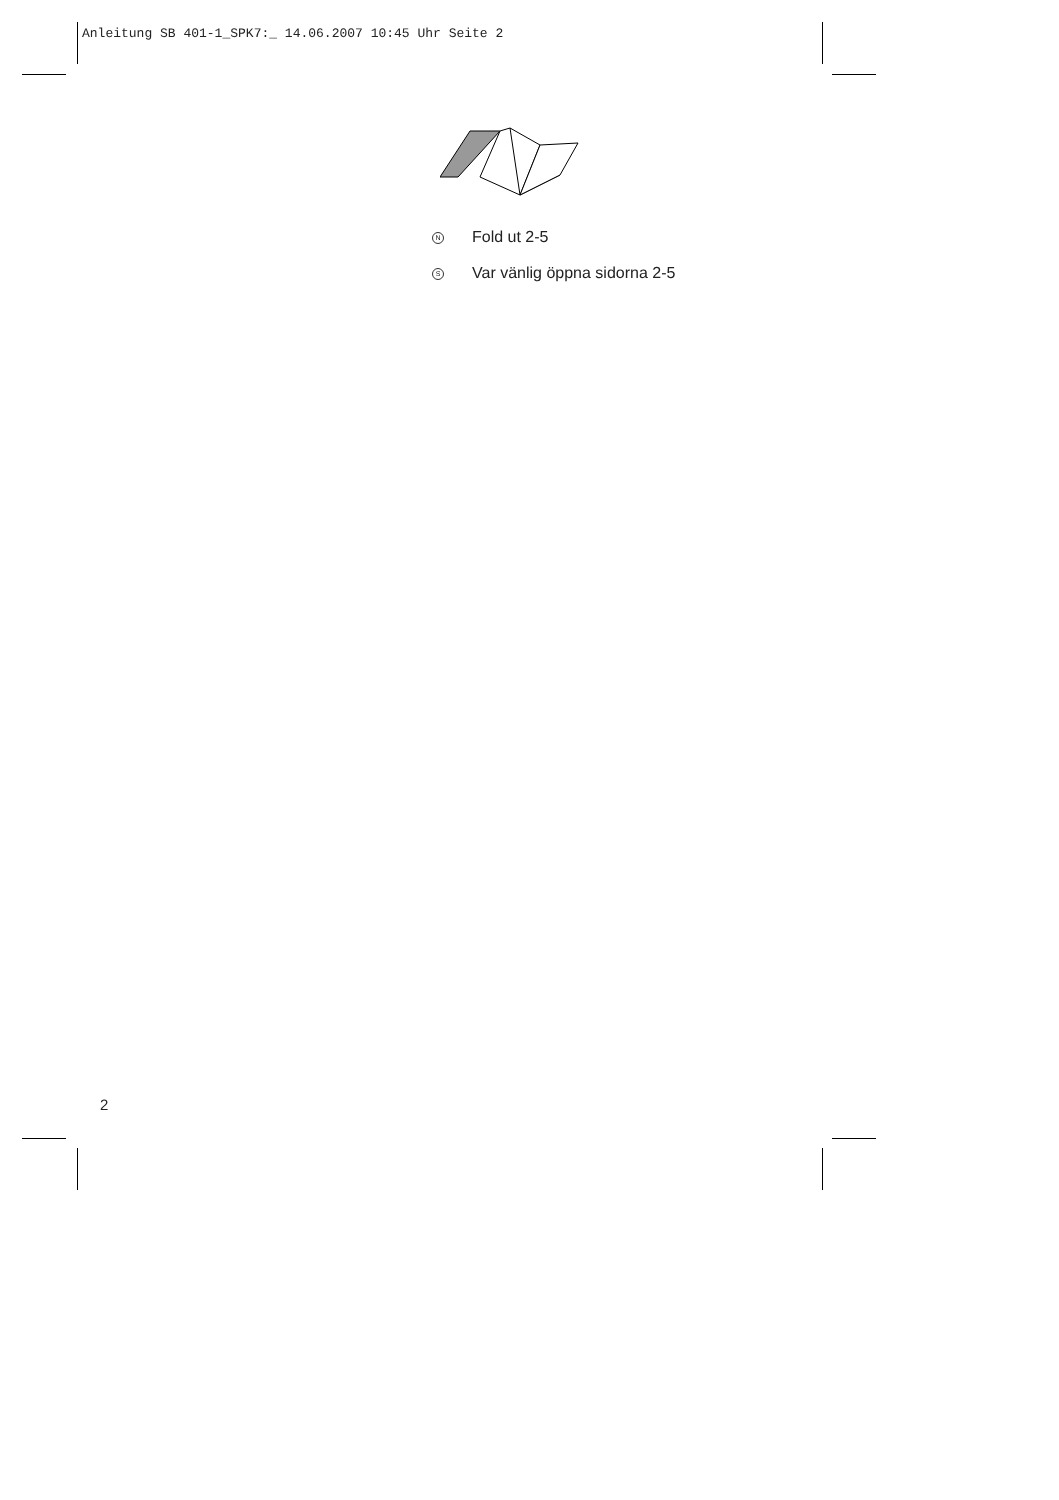Anleitung SB 401-1_SPK7:_ 14.06.2007 10:45 Uhr Seite 2
N Fold ut 2-5
S Var vänlig öppna sidorna 2-5
2